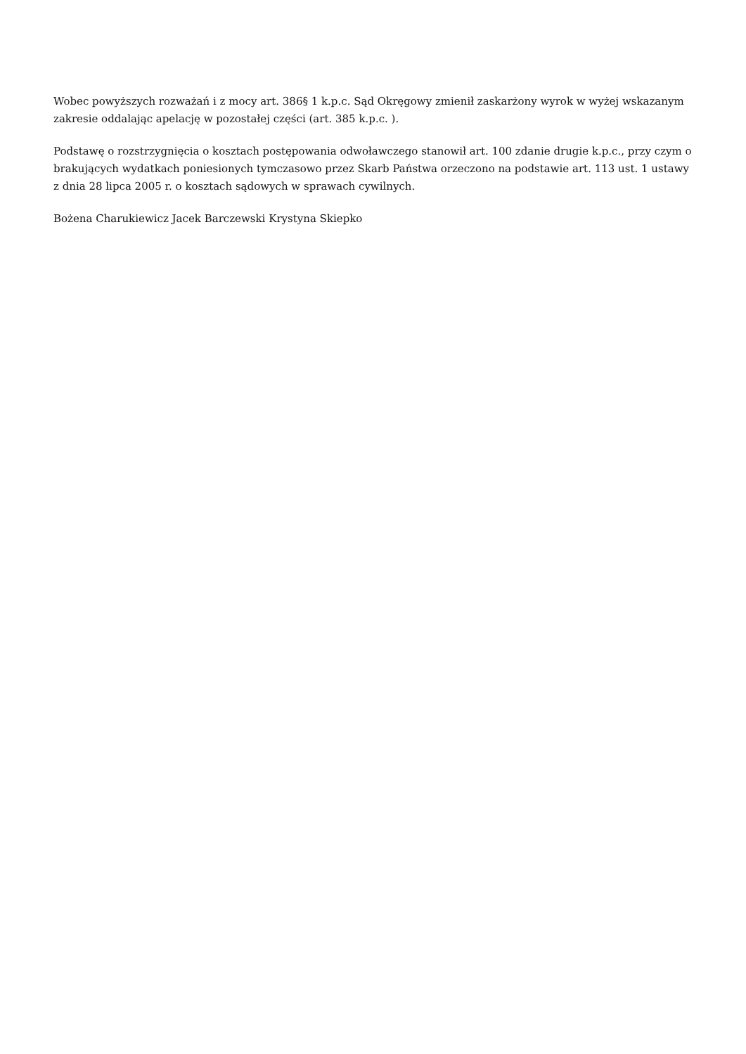Wobec powyższych rozważań i z mocy art. 386§ 1 k.p.c. Sąd Okręgowy zmienił zaskarżony wyrok w wyżej wskazanym zakresie oddalając apelację w pozostałej części (art. 385 k.p.c. ).
Podstawę o rozstrzygnięcia o kosztach postępowania odwoławczego stanowił art. 100 zdanie drugie k.p.c., przy czym o brakujących wydatkach poniesionych tymczasowo przez Skarb Państwa orzeczono na podstawie art. 113 ust. 1 ustawy z dnia 28 lipca 2005 r. o kosztach sądowych w sprawach cywilnych.
Bożena Charukiewicz Jacek Barczewski Krystyna Skiepko